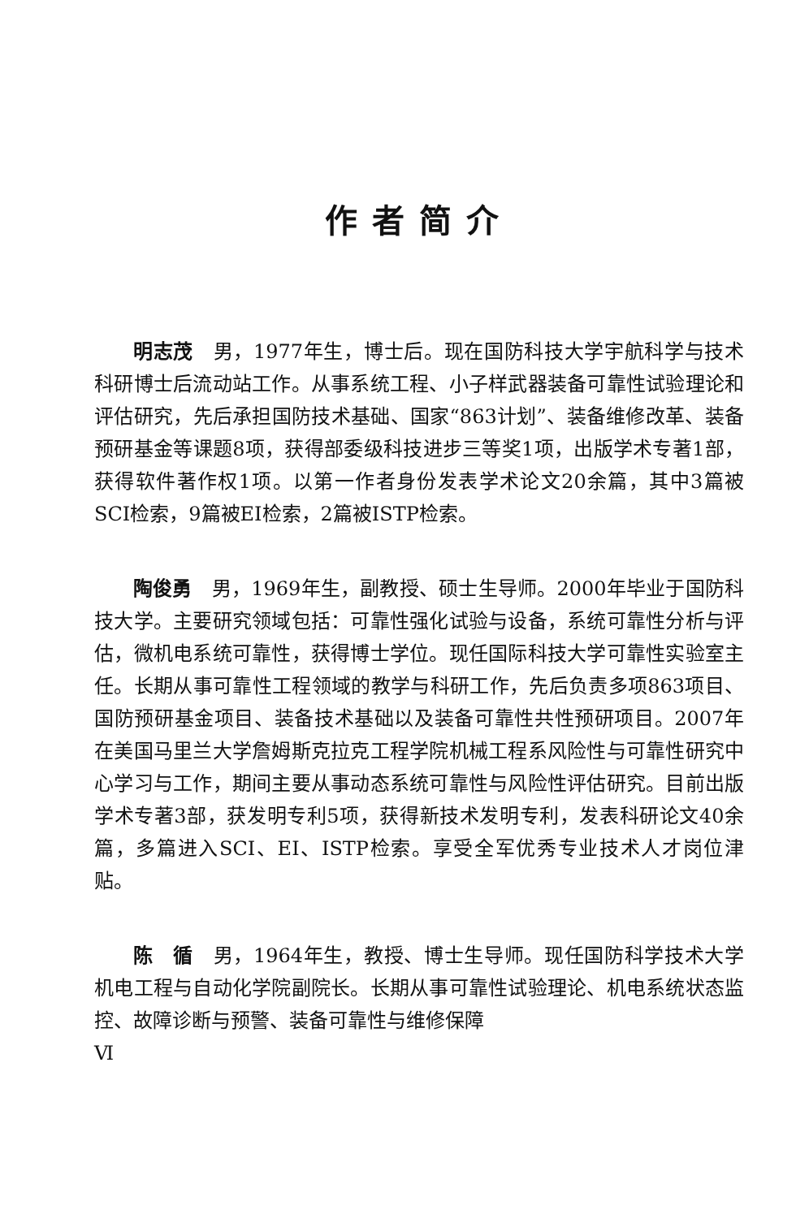作者简介
明志茂　男，1977年生，博士后。现在国防科技大学宇航科学与技术科研博士后流动站工作。从事系统工程、小子样武器装备可靠性试验理论和评估研究，先后承担国防技术基础、国家“863计划”、装备维修改革、装备预研基金等课题8项，获得部委级科技进步三等奖1项，出版学术专著1部，获得软件著作权1项。以第一作者身份发表学术论文20余篇，其中3篇被SCI检索，9篇被EI检索，2篇被ISTP检索。
陶俊勇　男，1969年生，副教授、硕士生导师。2000年毕业于国防科技大学。主要研究领域包括：可靠性强化试验与设备，系统可靠性分析与评估，微机电系统可靠性，获得博士学位。现任国际科技大学可靠性实验室主任。长期从事可靠性工程领域的教学与科研工作，先后负责多项863项目、国防预研基金项目、装备技术基础以及装备可靠性共性预研项目。2007年在美国马里兰大学詹姆斯克拉克工程学院机械工程系风险性与可靠性研究中心学习与工作，期间主要从事动态系统可靠性与风险性评估研究。目前出版学术专著3部，获发明专利5项，获得新技术发明专利，发表科研论文40余篇，多篇进入SCI、EI、ISTP检索。享受全军优秀专业技术人才岗位津贴。
陈　循　男，1964年生，教授、博士生导师。现任国防科学技术大学机电工程与自动化学院副院长。长期从事可靠性试验理论、机电系统状态监控、故障诊断与预警、装备可靠性与维修保障
Ⅵ